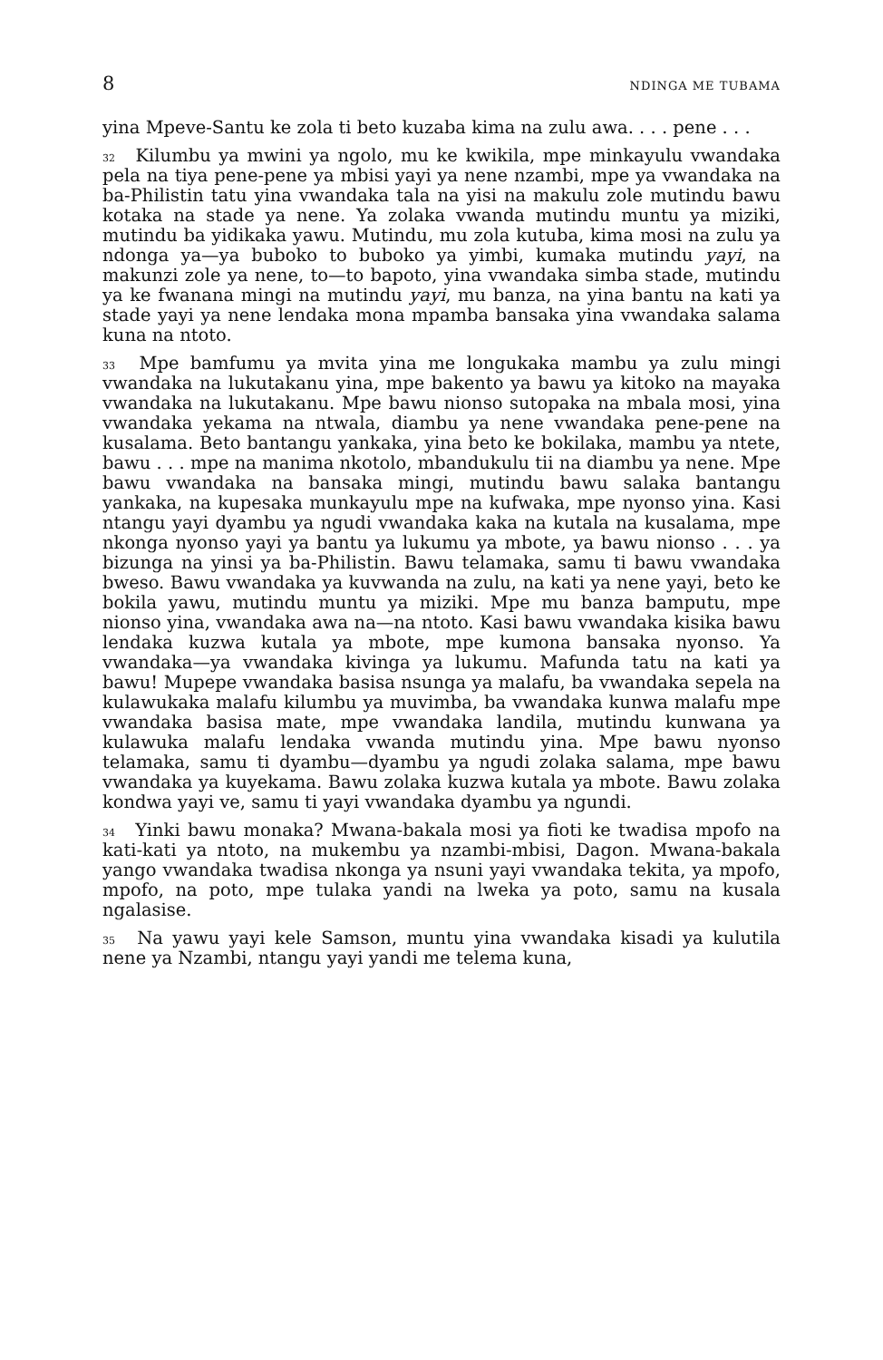8 NDINGA ME TUBAMA
yina Mpeve-Santu ke zola ti beto kuzaba kima na zulu awa. . . . pene . . .
<sup>32</sup> Kilumbu ya mwini ya ngolo, mu ke kwikila, mpe minkayulu vwandaka pela na tiya pene-pene ya mbisi yayi ya nene nzambi, mpe ya vwandaka na ba-Philistin tatu yina vwandaka tala na yisi na makulu zole mutindu bawu kotaka na stade ya nene. Ya zolaka vwanda mutindu muntu ya miziki, mutindu ba yidikaka yawu. Mutindu, mu zola kutuba, kima mosi na zulu ya ndonga ya—ya buboko to buboko ya yimbi, kumaka mutindu yayi, na makunzi zole ya nene, to—to bapoto, yina vwandaka simba stade, mutindu ya ke fwanana mingi na mutindu yayi, mu banza, na yina bantu na kati ya stade yayi ya nene lendaka mona mpamba bansaka yina vwandaka salama kuna na ntoto.
<sup>33</sup> Mpe bamfumu ya mvita yina me longukaka mambu ya zulu mingi vwandaka na lukutakanu yina, mpe bakento ya bawu ya kitoko na mayaka vwandaka na lukutakanu. Mpe bawu nionso sutopaka na mbala mosi, yina vwandaka yekama na ntwala, diambu ya nene vwandaka pene-pene na kusalama. Beto bantangu yankaka, yina beto ke bokilaka, mambu ya ntete, bawu . . . mpe na manima nkotolo, mbandukulu tii na diambu ya nene. Mpe bawu vwandaka na bansaka mingi, mutindu bawu salaka bantangu yankaka, na kupesaka munkayulu mpe na kufwaka, mpe nyonso yina. Kasi ntangu yayi dyambu ya ngudi vwandaka kaka na kutala na kusalama, mpe nkonga nyonso yayi ya bantu ya lukumu ya mbote, ya bawu nionso . . . ya bizunga na yinsi ya ba-Philistin. Bawu telamaka, samu ti bawu vwandaka bweso. Bawu vwandaka ya kuvwanda na zulu, na kati ya nene yayi, beto ke bokila yawu, mutindu muntu ya miziki. Mpe mu banza bamputu, mpe nionso yina, vwandaka awa na—na ntoto. Kasi bawu vwandaka kisika bawu lendaka kuzwa kutala ya mbote, mpe kumona bansaka nyonso. Ya vwandaka—ya vwandaka kivinga ya lukumu. Mafunda tatu na kati ya bawu! Mupepe vwandaka basisa nsunga ya malafu, ba vwandaka sepela na kulawukaka malafu kilumbu ya muvimba, ba vwandaka kunwa malafu mpe vwandaka basisa mate, mpe vwandaka landila, mutindu kunwana ya kulawuka malafu lendaka vwanda mutindu yina. Mpe bawu nyonso telamaka, samu ti dyambu—dyambu ya ngudi zolaka salama, mpe bawu vwandaka ya kuyekama. Bawu zolaka kuzwa kutala ya mbote. Bawu zolaka kondwa yayi ve, samu ti yayi vwandaka dyambu ya ngundi.
<sup>34</sup> Yinki bawu monaka? Mwana-bakala mosi ya fioti ke twadisa mpofo na kati-kati ya ntoto, na mukembu ya nzambi-mbisi, Dagon. Mwana-bakala yango vwandaka twadisa nkonga ya nsuni yayi vwandaka tekita, ya mpofo, mpofo, na poto, mpe tulaka yandi na lweka ya poto, samu na kusala ngalasise.
<sup>35</sup> Na yawu yayi kele Samson, muntu yina vwandaka kisadi ya kulutila nene ya Nzambi, ntangu yayi yandi me telema kuna,